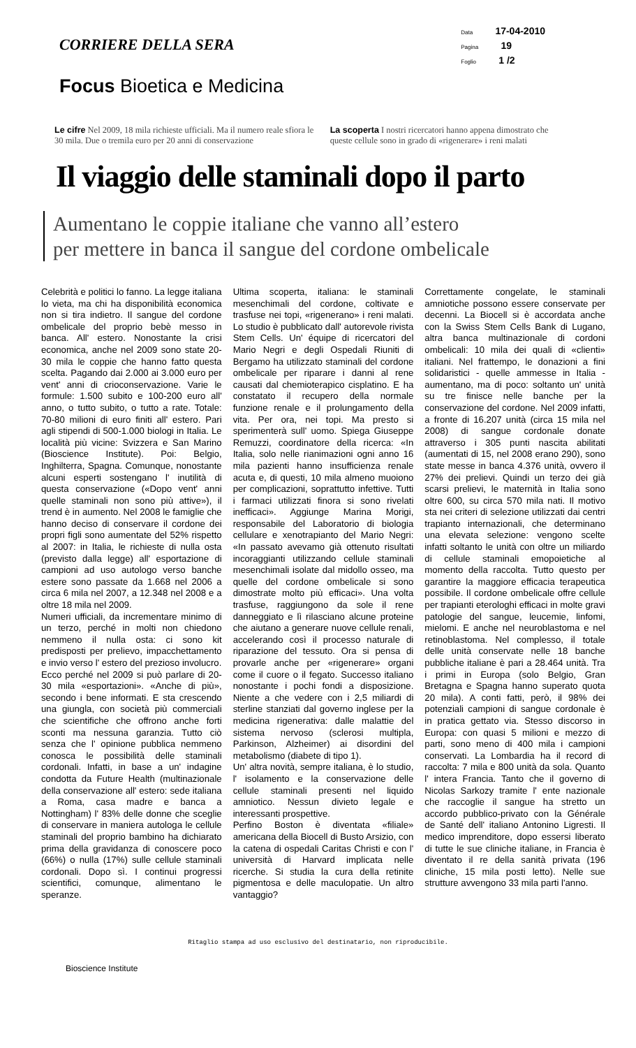CORRIERE DELLA SERA
Data 17-04-2010
Pagina 19
Foglio 1 /2
Focus Bioetica e Medicina
Le cifre Nel 2009, 18 mila richieste ufficiali. Ma il numero reale sfiora le 30 mila. Due o tremila euro per 20 anni di conservazione
La scoperta I nostri ricercatori hanno appena dimostrato che queste cellule sono in grado di «rigenerare» i reni malati
Il viaggio delle staminali dopo il parto
Aumentano le coppie italiane che vanno all’estero
per mettere in banca il sangue del cordone ombelicale
Celebrità e politici lo fanno. La legge italiana lo vieta, ma chi ha disponibilità economica non si tira indietro. Il sangue del cordone ombelicale del proprio bebè messo in banca. All' estero. Nonostante la crisi economica, anche nel 2009 sono state 20-30 mila le coppie che hanno fatto questa scelta. Pagando dai 2.000 ai 3.000 euro per vent' anni di crioconservazione. Varie le formule: 1.500 subito e 100-200 euro all' anno, o tutto subito, o tutto a rate. Totale: 70-80 milioni di euro finiti all' estero. Pari agli stipendi di 500-1.000 biologi in Italia. Le località più vicine: Svizzera e San Marino (Bioscience Institute). Poi: Belgio, Inghilterra, Spagna. Comunque, nonostante alcuni esperti sostengano l' inutilità di questa conservazione («Dopo vent' anni quelle staminali non sono più attive»), il trend è in aumento. Nel 2008 le famiglie che hanno deciso di conservare il cordone dei propri figli sono aumentate del 52% rispetto al 2007: in Italia, le richieste di nulla osta (previsto dalla legge) all' esportazione di campioni ad uso autologo verso banche estere sono passate da 1.668 nel 2006 a circa 6 mila nel 2007, a 12.348 nel 2008 e a oltre 18 mila nel 2009.
Numeri ufficiali, da incrementare minimo di un terzo, perché in molti non chiedono nemmeno il nulla osta: ci sono kit predisposti per prelievo, impacchettamento e invio verso l' estero del prezioso involucro.
Ecco perché nel 2009 si può parlare di 20-30 mila «esportazioni». «Anche di più», secondo i bene informati. E sta crescendo una giungla, con società più commerciali che scientifiche che offrono anche forti sconti ma nessuna garanzia. Tutto ciò senza che l' opinione pubblica nemmeno conosca le possibilità delle staminali cordonali. Infatti, in base a un' indagine condotta da Future Health (multinazionale della conservazione all' estero: sede italiana a Roma, casa madre e banca a Nottingham) l' 83% delle donne che sceglie di conservare in maniera autologa le cellule staminali del proprio bambino ha dichiarato prima della gravidanza di conoscere poco (66%) o nulla (17%) sulle cellule staminali cordonali. Dopo sì. I continui progressi scientifici, comunque, alimentano le speranze.
Ultima scoperta, italiana: le staminali mesenchimali del cordone, coltivate e trasfuse nei topi, «rigenerano» i reni malati. Lo studio è pubblicato dall' autorevole rivista Stem Cells. Un' équipe di ricercatori del Mario Negri e degli Ospedali Riuniti di Bergamo ha utilizzato staminali del cordone ombelicale per riparare i danni al rene causati dal chemioterapico cisplatino. E ha constatato il recupero della normale funzione renale e il prolungamento della vita. Per ora, nei topi. Ma presto si sperimenterà sull' uomo. Spiega Giuseppe Remuzzi, coordinatore della ricerca: «In Italia, solo nelle rianimazioni ogni anno 16 mila pazienti hanno insufficienza renale acuta e, di questi, 10 mila almeno muoiono per complicazioni, soprattutto infettive. Tutti i farmaci utilizzati finora si sono rivelati inefficaci». Aggiunge Marina Morigi, responsabile del Laboratorio di biologia cellulare e xenotrapianto del Mario Negri: «In passato avevamo già ottenuto risultati incoraggianti utilizzando cellule staminali mesenchimali isolate dal midollo osseo, ma quelle del cordone ombelicale si sono dimostrate molto più efficaci». Una volta trasfuse, raggiungono da sole il rene danneggiato e lì rilasciano alcune proteine che aiutano a generare nuove cellule renali, accelerando così il processo naturale di riparazione del tessuto. Ora si pensa di provarle anche per «rigenerare» organi come il cuore o il fegato. Successo italiano nonostante i pochi fondi a disposizione. Niente a che vedere con i 2,5 miliardi di sterline stanziati dal governo inglese per la medicina rigenerativa: dalle malattie del sistema nervoso (sclerosi multipla, Parkinson, Alzheimer) ai disordini del metabolismo (diabete di tipo 1).
Un' altra novità, sempre italiana, è lo studio, l' isolamento e la conservazione delle cellule staminali presenti nel liquido amniotico. Nessun divieto legale e interessanti prospettive.
Perfino Boston è diventata «filiale» americana della Biocell di Busto Arsizio, con la catena di ospedali Caritas Christi e con l' università di Harvard implicata nelle ricerche. Si studia la cura della retinite pigmentosa e delle maculopatie. Un altro vantaggio?
Correttamente congelate, le staminali amniotiche possono essere conservate per decenni. La Biocell si è accordata anche con la Swiss Stem Cells Bank di Lugano, altra banca multinazionale di cordoni ombelicali: 10 mila dei quali di «clienti» italiani. Nel frattempo, le donazioni a fini solidaristici - quelle ammesse in Italia - aumentano, ma di poco: soltanto un' unità su tre finisce nelle banche per la conservazione del cordone. Nel 2009 infatti, a fronte di 16.207 unità (circa 15 mila nel 2008) di sangue cordonale donate attraverso i 305 punti nascita abilitati (aumentati di 15, nel 2008 erano 290), sono state messe in banca 4.376 unità, ovvero il 27% dei prelievi. Quindi un terzo dei già scarsi prelievi, le maternità in Italia sono oltre 600, su circa 570 mila nati. Il motivo sta nei criteri di selezione utilizzati dai centri trapianto internazionali, che determinano una elevata selezione: vengono scelte infatti soltanto le unità con oltre un miliardo di cellule staminali emopoietiche al momento della raccolta. Tutto questo per garantire la maggiore efficacia terapeutica possibile. Il cordone ombelicale offre cellule per trapianti eterologhi efficaci in molte gravi patologie del sangue, leucemie, linfomi, mielomi. E anche nel neuroblastoma e nel retinoblastoma. Nel complesso, il totale delle unità conservate nelle 18 banche pubbliche italiane è pari a 28.464 unità. Tra i primi in Europa (solo Belgio, Gran Bretagna e Spagna hanno superato quota 20 mila). A conti fatti, però, il 98% dei potenziali campioni di sangue cordonale è in pratica gettato via. Stesso discorso in Europa: con quasi 5 milioni e mezzo di parti, sono meno di 400 mila i campioni conservati. La Lombardia ha il record di raccolta: 7 mila e 800 unità da sola. Quanto l' intera Francia. Tanto che il governo di Nicolas Sarkozy tramite l' ente nazionale che raccoglie il sangue ha stretto un accordo pubblico-privato con la Générale de Santé dell' italiano Antonino Ligresti. Il medico imprenditore, dopo essersi liberato di tutte le sue cliniche italiane, in Francia è diventato il re della sanità privata (196 cliniche, 15 mila posti letto). Nelle sue strutture avvengono 33 mila parti l'anno.
Ritaglio stampa ad uso esclusivo del destinatario, non riproducibile.
Bioscience Institute